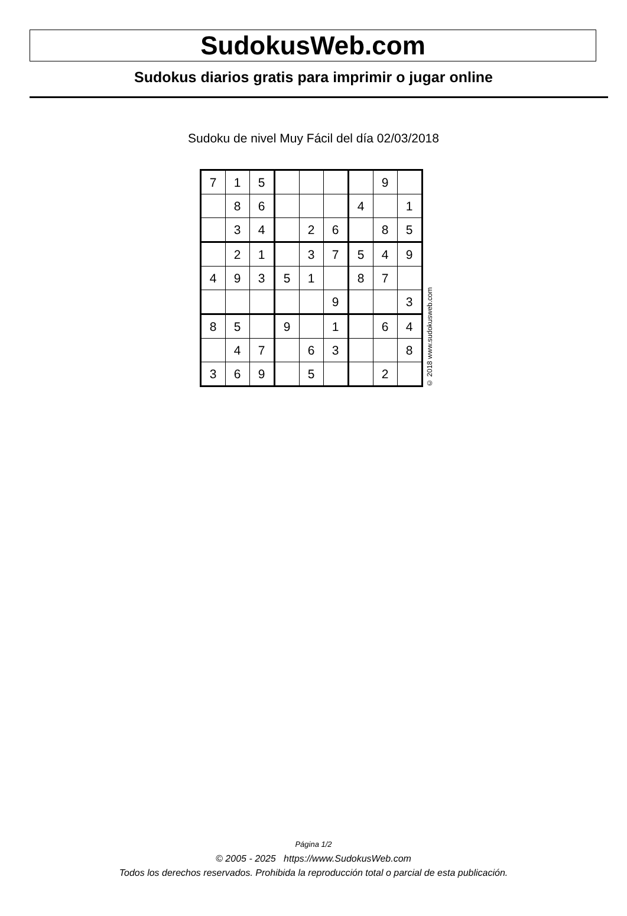SudokusWeb.com
Sudokus diarios gratis para imprimir o jugar online
Sudoku de nivel Muy Fácil del día 02/03/2018
| 7 | 1 | 5 | | | | | 9 | |
| | 8 | 6 | | | | 4 | | 1 |
| | 3 | 4 | | 2 | 6 | | 8 | 5 |
| | 2 | 1 | | 3 | 7 | 5 | 4 | 9 |
| 4 | 9 | 3 | 5 | 1 | | 8 | 7 | |
| | | | | | 9 | | | 3 |
| 8 | 5 | | 9 | | 1 | | 6 | 4 |
| | 4 | 7 | | 6 | 3 | | | 8 |
| 3 | 6 | 9 | | 5 | | | 2 | |
© 2018 www.sudokusweb.com
Página 1/2
© 2005 - 2025 https://www.SudokusWeb.com
Todos los derechos reservados. Prohibida la reproducción total o parcial de esta publicación.